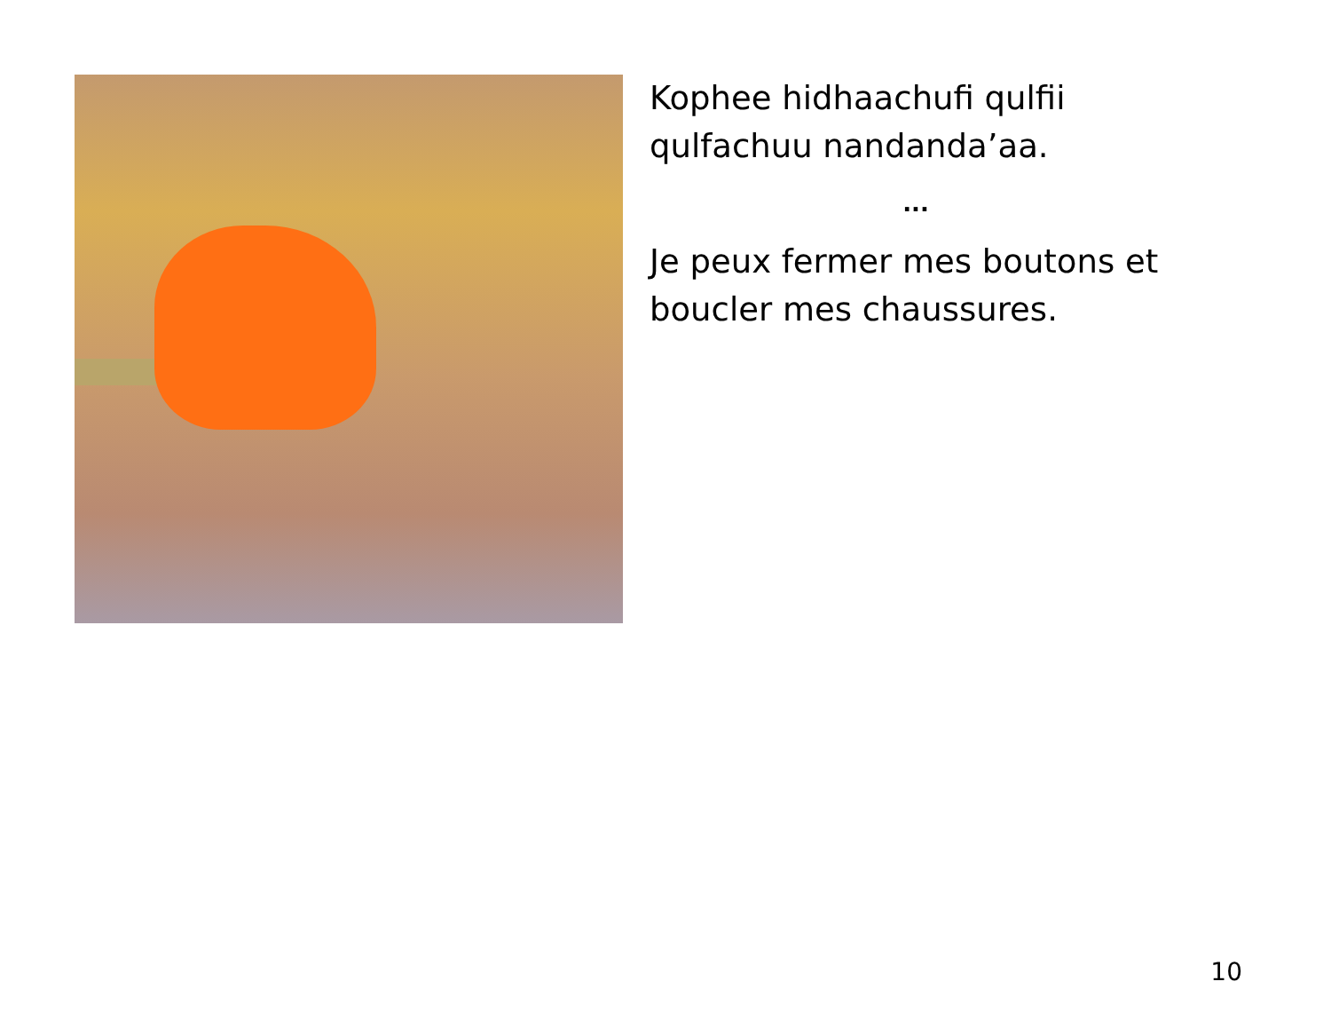Kophee hidhaachufi qulfii qulfachuu nandanda’aa.
...
Je peux fermer mes boutons et boucler mes chaussures.
10